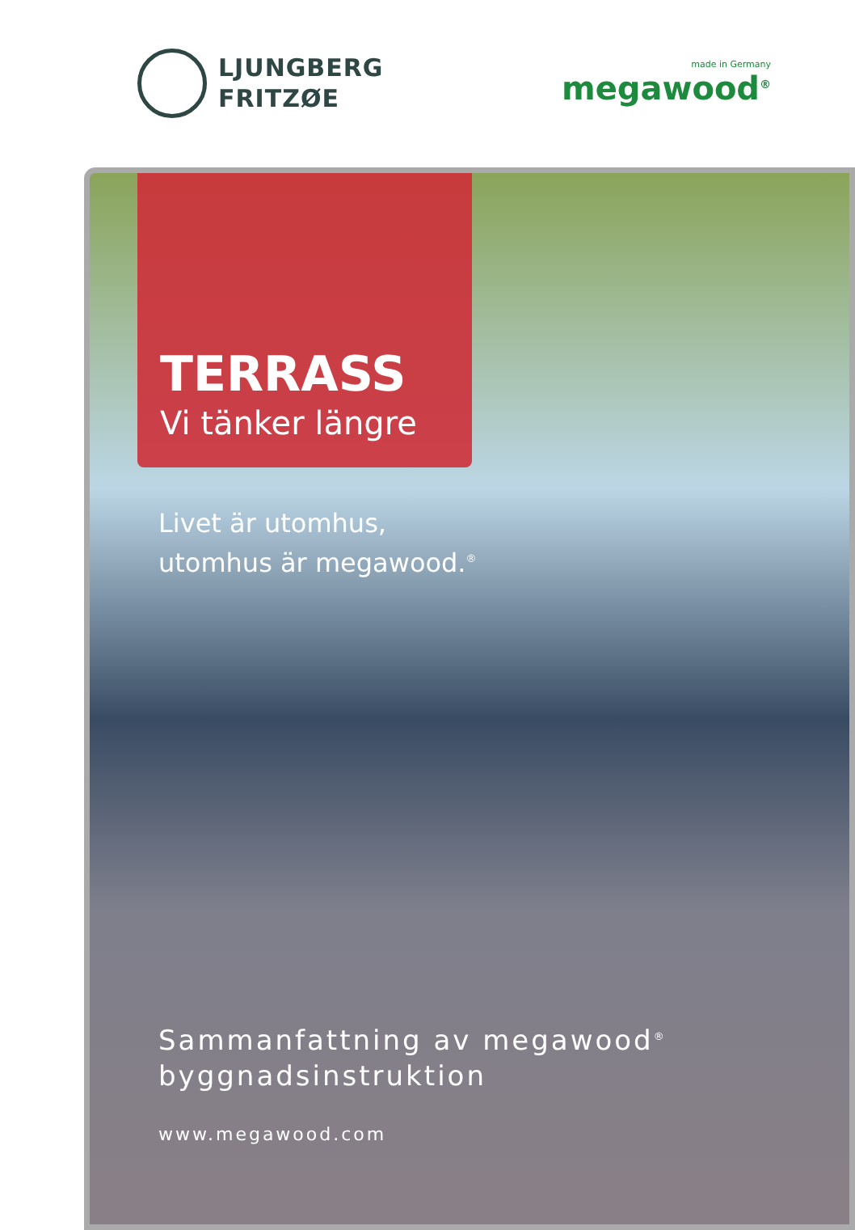LJUNGBERG
FRITZØE
made in Germany
megawood<sup>®</sup>
TERRASS
Vi tänker längre
Livet är utomhus,
utomhus är megawood.<sup>®</sup>
Sammanfattning av megawood<sup>®</sup>
byggnadsinstruktion
www.megawood.com